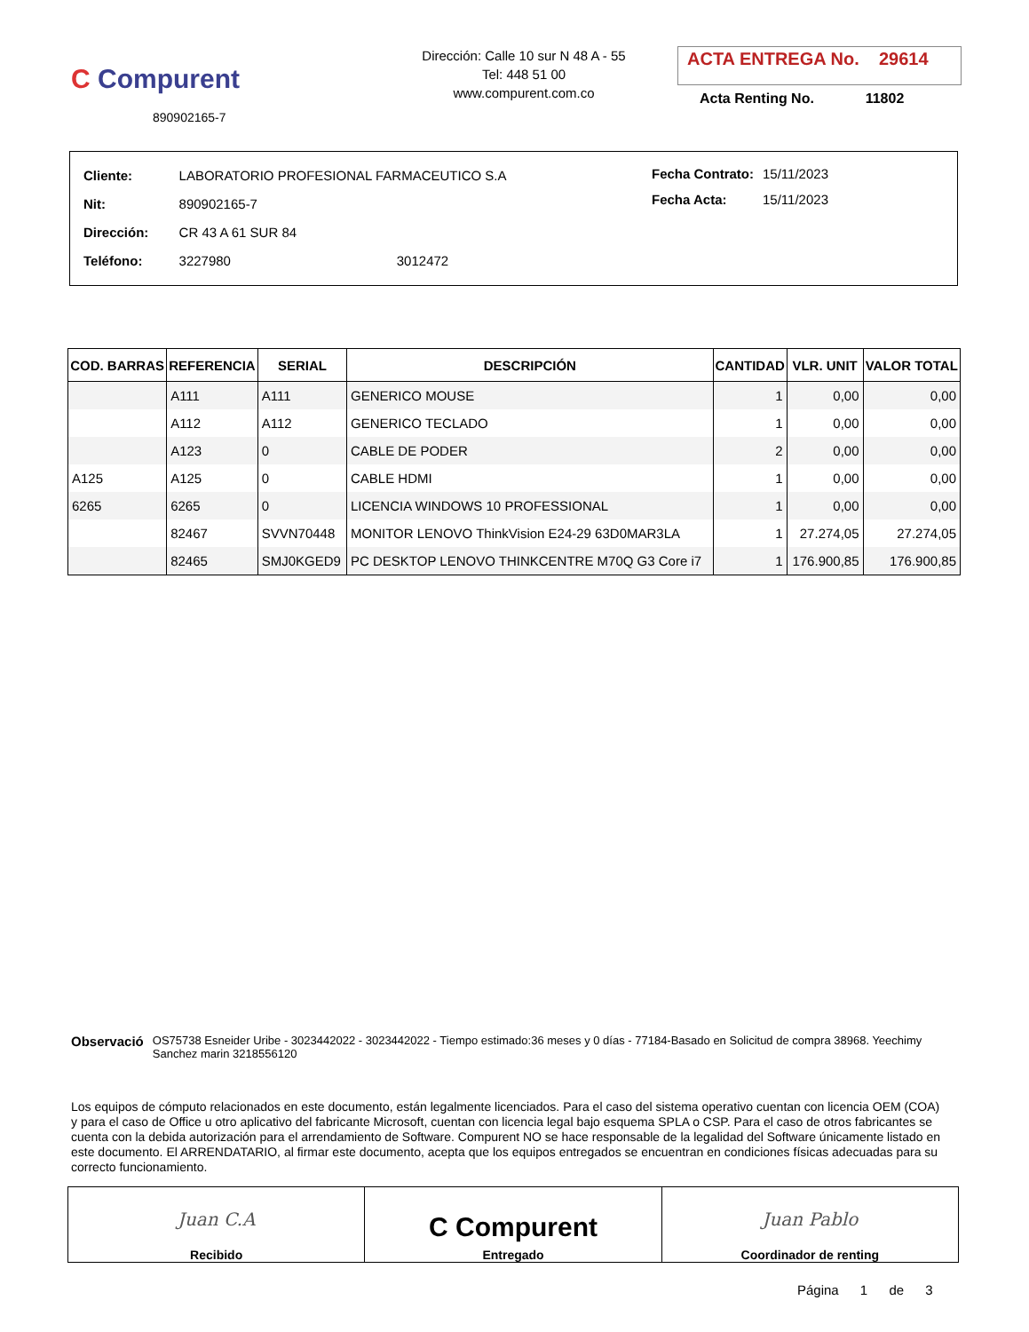C Compurent
890902165-7
Dirección: Calle 10 sur N 48 A - 55
Tel: 448 51 00
www.compurent.com.co
ACTA ENTREGA No. 29614
Acta Renting No. 11802
| Cliente: | LABORATORIO PROFESIONAL FARMACEUTICO S.A | |
| Nit: | 890902165-7 | |
| Dirección: | CR 43 A 61 SUR 84 | |
| Teléfono: | 3227980 | 3012472 |
| Fecha Contrato: | 15/11/2023 |
| Fecha Acta: | 15/11/2023 |
| COD. BARRAS | REFERENCIA | SERIAL | DESCRIPCIÓN | CANTIDAD | VLR. UNIT | VALOR TOTAL |
| --- | --- | --- | --- | --- | --- | --- |
| | A111 | A111 | GENERICO MOUSE | 1 | 0,00 | 0,00 |
| | A112 | A112 | GENERICO TECLADO | 1 | 0,00 | 0,00 |
| | A123 | 0 | CABLE DE PODER | 2 | 0,00 | 0,00 |
| A125 | A125 | 0 | CABLE HDMI | 1 | 0,00 | 0,00 |
| 6265 | 6265 | 0 | LICENCIA WINDOWS 10 PROFESSIONAL | 1 | 0,00 | 0,00 |
| | 82467 | SVVN70448 | MONITOR LENOVO ThinkVision E24-29 63D0MAR3LA | 1 | 27.274,05 | 27.274,05 |
| | 82465 | SMJ0KGED9 | PC DESKTOP LENOVO THINKCENTRE M70Q G3 Core i7 | 1 | 176.900,85 | 176.900,85 |
Observació
OS75738 Esneider Uribe - 3023442022 - 3023442022 - Tiempo estimado:36 meses y 0 días - 77184-Basado en Solicitud de compra 38968. Yeechimy Sanchez marin 3218556120
Los equipos de cómputo relacionados en este documento, están legalmente licenciados. Para el caso del sistema operativo cuentan con licencia OEM (COA) y para el caso de Office u otro aplicativo del fabricante Microsoft, cuentan con licencia legal bajo esquema SPLA o CSP. Para el caso de otros fabricantes se cuenta con la debida autorización para el arrendamiento de Software. Compurent NO se hace responsable de la legalidad del Software únicamente listado en este documento. El ARRENDATARIO, al firmar este documento, acepta que los equipos entregados se encuentran en condiciones físicas adecuadas para su correcto funcionamiento.
Juan C.A
Recibido
C Compurent
Entregado
Juan Pablo
Coordinador de renting
Página 1 de 3